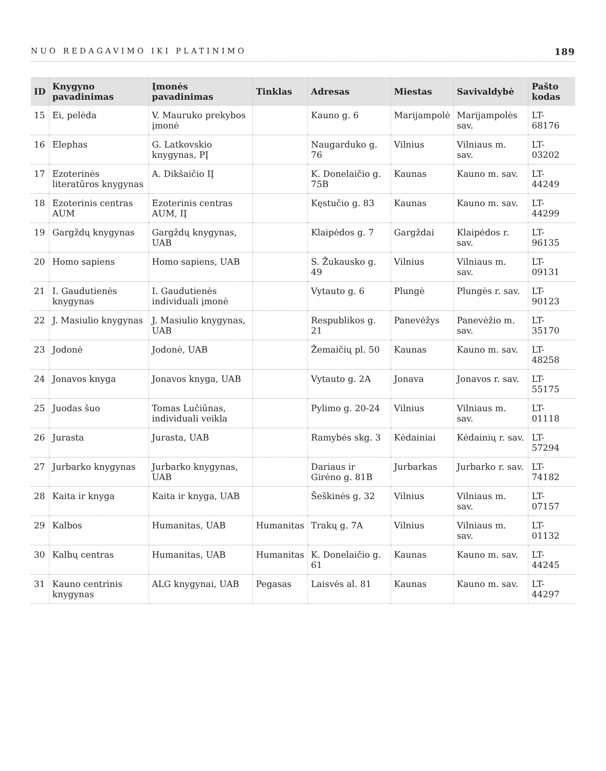NUO REDAGAVIMO IKI PLATINIMO 189
| ID | Knygyno pavadinimas | Įmonės pavadinimas | Tinklas | Adresas | Miestas | Savivaldybė | Pašto kodas |
| --- | --- | --- | --- | --- | --- | --- | --- |
| 15 | Ei, pelėda | V. Mauruko prekybos įmonė | | Kauno g. 6 | Marijampolė | Marijampolės sav. | LT-68176 |
| 16 | Elephas | G. Latkovskio knygynas, PĮ | | Naugarduko g. 76 | Vilnius | Vilniaus m. sav. | LT-03202 |
| 17 | Ezoterinės literatūros knygynas | A. Dikšaičio IĮ | | K. Donelaičio g. 75B | Kaunas | Kauno m. sav. | LT-44249 |
| 18 | Ezoterinis centras AUM | Ezoterinis centras AUM, IĮ | | Kęstučio g. 83 | Kaunas | Kauno m. sav. | LT-44299 |
| 19 | Gargždų knygynas | Gargždų knygynas, UAB | | Klaipėdos g. 7 | Gargždai | Klaipėdos r. sav. | LT-96135 |
| 20 | Homo sapiens | Homo sapiens, UAB | | S. Žukausko g. 49 | Vilnius | Vilniaus m. sav. | LT-09131 |
| 21 | I. Gaudutienės knygynas | I. Gaudutienės individuali įmonė | | Vytauto g. 6 | Plungė | Plungės r. sav. | LT-90123 |
| 22 | J. Masiulio knygynas | J. Masiulio knygynas, UAB | | Respublikos g. 21 | Panevėžys | Panevėžio m. sav. | LT-35170 |
| 23 | Jodonė | Jodonė, UAB | | Žemaičių pl. 50 | Kaunas | Kauno m. sav. | LT-48258 |
| 24 | Jonavos knyga | Jonavos knyga, UAB | | Vytauto g. 2A | Jonava | Jonavos r. sav. | LT-55175 |
| 25 | Juodas šuo | Tomas Lučiūnas, individuali veikla | | Pylimo g. 20-24 | Vilnius | Vilniaus m. sav. | LT-01118 |
| 26 | Jurasta | Jurasta, UAB | | Ramybės skg. 3 | Kėdainiai | Kėdainių r. sav. | LT-57294 |
| 27 | Jurbarko knygynas | Jurbarko knygynas, UAB | | Dariaus ir Girėno g. 81B | Jurbarkas | Jurbarko r. sav. | LT-74182 |
| 28 | Kaita ir knyga | Kaita ir knyga, UAB | | Šeškinės g. 32 | Vilnius | Vilniaus m. sav. | LT-07157 |
| 29 | Kalbos | Humanitas, UAB | Humanitas | Trakų g. 7A | Vilnius | Vilniaus m. sav. | LT-01132 |
| 30 | Kalbų centras | Humanitas, UAB | Humanitas | K. Donelaičio g. 61 | Kaunas | Kauno m. sav. | LT-44245 |
| 31 | Kauno centrinis knygynas | ALG knygynai, UAB | Pegasas | Laisvės al. 81 | Kaunas | Kauno m. sav. | LT-44297 |